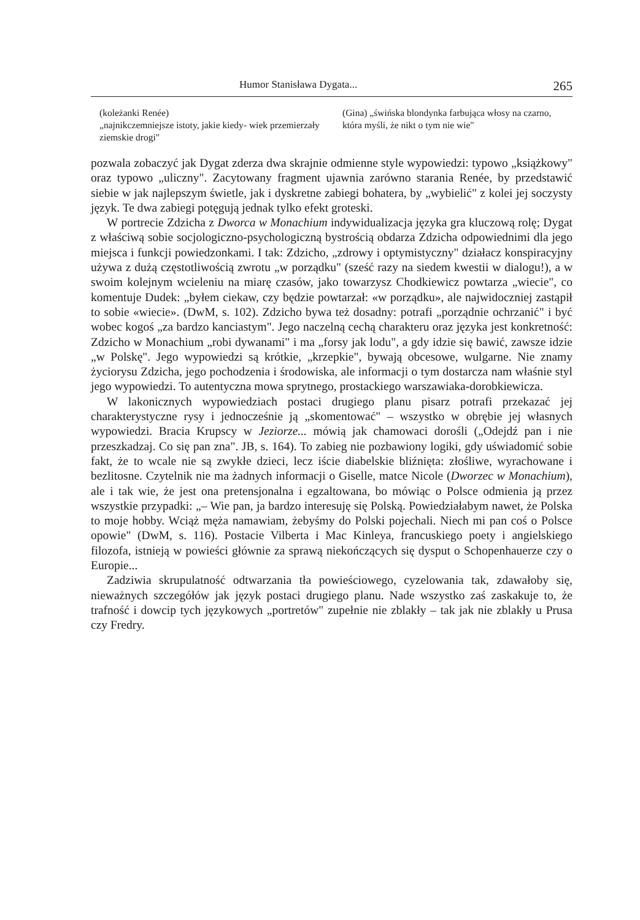Humor Stanisława Dygata... 265
(koleżanki Renée)
„najnikczemniejsze istoty, jakie kiedy- wiek przemierzały ziemskie drogi"
(Gina) „świńska blondynka farbująca włosy na czarno, która myśli, że nikt o tym nie wie"
pozwala zobaczyć jak Dygat zderza dwa skrajnie odmienne style wypowiedzi: typowo „książkowy" oraz typowo „uliczny". Zacytowany fragment ujawnia zarówno starania Renée, by przedstawić siebie w jak najlepszym świetle, jak i dyskretne zabiegi bohatera, by „wybielić" z kolei jej soczysty język. Te dwa zabiegi potęgują jednak tylko efekt groteski.
W portrecie Zdzicha z Dworca w Monachium indywidualizacja języka gra kluczową rolę; Dygat z właściwą sobie socjologiczno-psychologiczną bystrością obdarza Zdzicha odpowiednimi dla jego miejsca i funkcji powiedzonkami. I tak: Zdzicho, „zdrowy i optymistyczny" działacz konspiracyjny używa z dużą częstotliwością zwrotu „w porządku" (sześć razy na siedem kwestii w dialogu!), a w swoim kolejnym wcieleniu na miarę czasów, jako towarzysz Chodkiewicz powtarza „wiecie", co komentuje Dudek: „byłem ciekaw, czy będzie powtarzał: «w porządku», ale najwidoczniej zastąpił to sobie «wiecie». (DwM, s. 102). Zdzicho bywa też dosadny: potrafi „porządnie ochrzanić" i być wobec kogoś „za bardzo kanciastym". Jego naczelną cechą charakteru oraz języka jest konkretność: Zdzicho w Monachium „robi dywanami" i ma „forsy jak lodu", a gdy idzie się bawić, zawsze idzie „w Polskę". Jego wypowiedzi są krótkie, „krzepkie", bywają obcesowe, wulgarne. Nie znamy życiorysu Zdzicha, jego pochodzenia i środowiska, ale informacji o tym dostarcza nam właśnie styl jego wypowiedzi. To autentyczna mowa sprytnego, prostackiego warszawiaka-dorobkiewicza.
W lakonicznych wypowiedziach postaci drugiego planu pisarz potrafi przekazać jej charakterystyczne rysy i jednocześnie ją „skomentować" – wszystko w obrębie jej własnych wypowiedzi. Bracia Krupscy w Jeziorze... mówią jak chamowaci dorośli („Odejdź pan i nie przeszkadzaj. Co się pan zna". JB, s. 164). To zabieg nie pozbawiony logiki, gdy uświadomić sobie fakt, że to wcale nie są zwykłe dzieci, lecz iście diabelskie bliźnięta: złośliwe, wyrachowane i bezlitosne. Czytelnik nie ma żadnych informacji o Giselle, matce Nicole (Dworzec w Monachium), ale i tak wie, że jest ona pretensjonalna i egzaltowana, bo mówiąc o Polsce odmienia ją przez wszystkie przypadki: „– Wie pan, ja bardzo interesuję się Polską. Powiedziałabym nawet, że Polska to moje hobby. Wciąż męża namawiam, żebyśmy do Polski pojechali. Niech mi pan coś o Polsce opowie" (DwM, s. 116). Postacie Vilberta i Mac Kinleya, francuskiego poety i angielskiego filozofa, istnieją w powieści głównie za sprawą niekończących się dysput o Schopenhauerze czy o Europie...
Zadziwia skrupulatność odtwarzania tła powieściowego, cyzelowania tak, zdawałoby się, nieważnych szczegółów jak język postaci drugiego planu. Nade wszystko zaś zaskakuje to, że trafność i dowcip tych językowych „portretów" zupełnie nie zblakły – tak jak nie zblakły u Prusa czy Fredry.